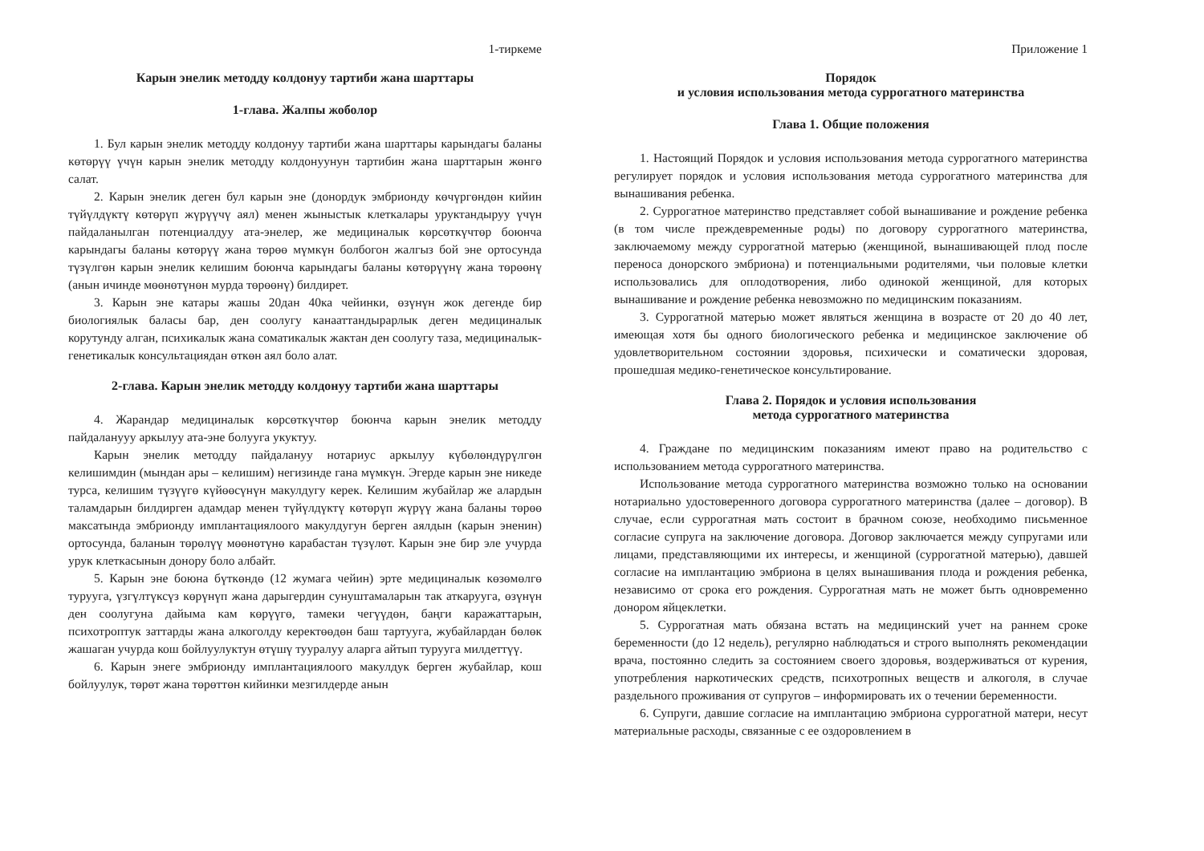1-тиркеме
Карын энелик методду колдонуу тартиби жана шарттары
1-глава. Жалпы жоболор
1. Бул карын энелик методду колдонуу тартиби жана шарттары карындагы баланы көтөрүү үчүн карын энелик методду колдонуунун тартибин жана шарттарын жөнгө салат.
2. Карын энелик деген бул карын эне (донордук эмбрионду көчүргөндөн кийин түйүлдүктү көтөрүп жүрүүчү аял) менен жыныстык клеткалары уруктандыруу үчүн пайдаланылган потенциалдуу ата-энелер, же медициналык көрсөткүчтөр боюнча карындагы баланы көтөрүү жана төрөө мүмкүн болбогон жалгыз бой эне ортосунда түзүлгөн карын энелик келишим боюнча карындагы баланы көтөрүүнү жана төрөөнү (анын ичинде мөөнөтүнөн мурда төрөөнү) билдирет.
3. Карын эне катары жашы 20дан 40ка чейинки, өзүнүн жок дегенде бир биологиялык баласы бар, ден соолугу канааттандырарлык деген медициналык корутунду алган, психикалык жана соматикалык жактан ден соолугу таза, медициналык-генетикалык консультациядан өткөн аял боло алат.
2-глава. Карын энелик методду колдонуу тартиби жана шарттары
4. Жарандар медициналык көрсөткүчтөр боюнча карын энелик методду пайдаланууу аркылуу ата-эне болууга укуктуу.
Карын энелик методду пайдалануу нотариус аркылуу күбөлөндүрүлгөн келишимдин (мындан ары – келишим) негизинде гана мүмкүн. Эгерде карын эне никеде турса, келишим түзүүгө күйөөсүнүн макулдугу керек. Келишим жубайлар же алардын таламдарын билдирген адамдар менен түйүлдүктү көтөрүп жүрүү жана баланы төрөө максатында эмбрионду имплантациялоого макулдугун берген аялдын (карын эненин) ортосунда, баланын төрөлүү мөөнөтүнө карабастан түзүлөт. Карын эне бир эле учурда урук клеткасынын донору боло албайт.
5. Карын эне боюна бүткөндө (12 жумага чейин) эрте медициналык көзөмөлгө турууга, үзгүлтүксүз көрүнүп жана дарыгердин сунуштамаларын так аткарууга, өзүнүн ден соолугуна дайыма кам көрүүгө, тамеки чегүүдөн, баңги каражаттарын, психотроптук заттарды жана алкоголду керектөөдөн баш тартууга, жубайлардан бөлөк жашаган учурда кош бойлуулуктун өтүшү тууралуу аларга айтып турууга милдеттүү.
6. Карын энеге эмбрионду имплантациялоого макулдук берген жубайлар, кош бойлуулук, төрөт жана төрөттөн кийинки мезгилдерде анын
Приложение 1
Порядок
и условия использования метода суррогатного материнства
Глава 1. Общие положения
1. Настоящий Порядок и условия использования метода суррогатного материнства регулирует порядок и условия использования метода суррогатного материнства для вынашивания ребенка.
2. Суррогатное материнство представляет собой вынашивание и рождение ребенка (в том числе преждевременные роды) по договору суррогатного материнства, заключаемому между суррогатной матерью (женщиной, вынашивающей плод после переноса донорского эмбриона) и потенциальными родителями, чьи половые клетки использовались для оплодотворения, либо одинокой женщиной, для которых вынашивание и рождение ребенка невозможно по медицинским показаниям.
3. Суррогатной матерью может являться женщина в возрасте от 20 до 40 лет, имеющая хотя бы одного биологического ребенка и медицинское заключение об удовлетворительном состоянии здоровья, психически и соматически здоровая, прошедшая медико-генетическое консультирование.
Глава 2. Порядок и условия использования
метода суррогатного материнства
4. Граждане по медицинским показаниям имеют право на родительство с использованием метода суррогатного материнства.
Использование метода суррогатного материнства возможно только на основании нотариально удостоверенного договора суррогатного материнства (далее – договор). В случае, если суррогатная мать состоит в брачном союзе, необходимо письменное согласие супруга на заключение договора. Договор заключается между супругами или лицами, представляющими их интересы, и женщиной (суррогатной матерью), давшей согласие на имплантацию эмбриона в целях вынашивания плода и рождения ребенка, независимо от срока его рождения. Суррогатная мать не может быть одновременно донором яйцеклетки.
5. Суррогатная мать обязана встать на медицинский учет на раннем сроке беременности (до 12 недель), регулярно наблюдаться и строго выполнять рекомендации врача, постоянно следить за состоянием своего здоровья, воздерживаться от курения, употребления наркотических средств, психотропных веществ и алкоголя, в случае раздельного проживания от супругов – информировать их о течении беременности.
6. Супруги, давшие согласие на имплантацию эмбриона суррогатной матери, несут материальные расходы, связанные с ее оздоровлением в